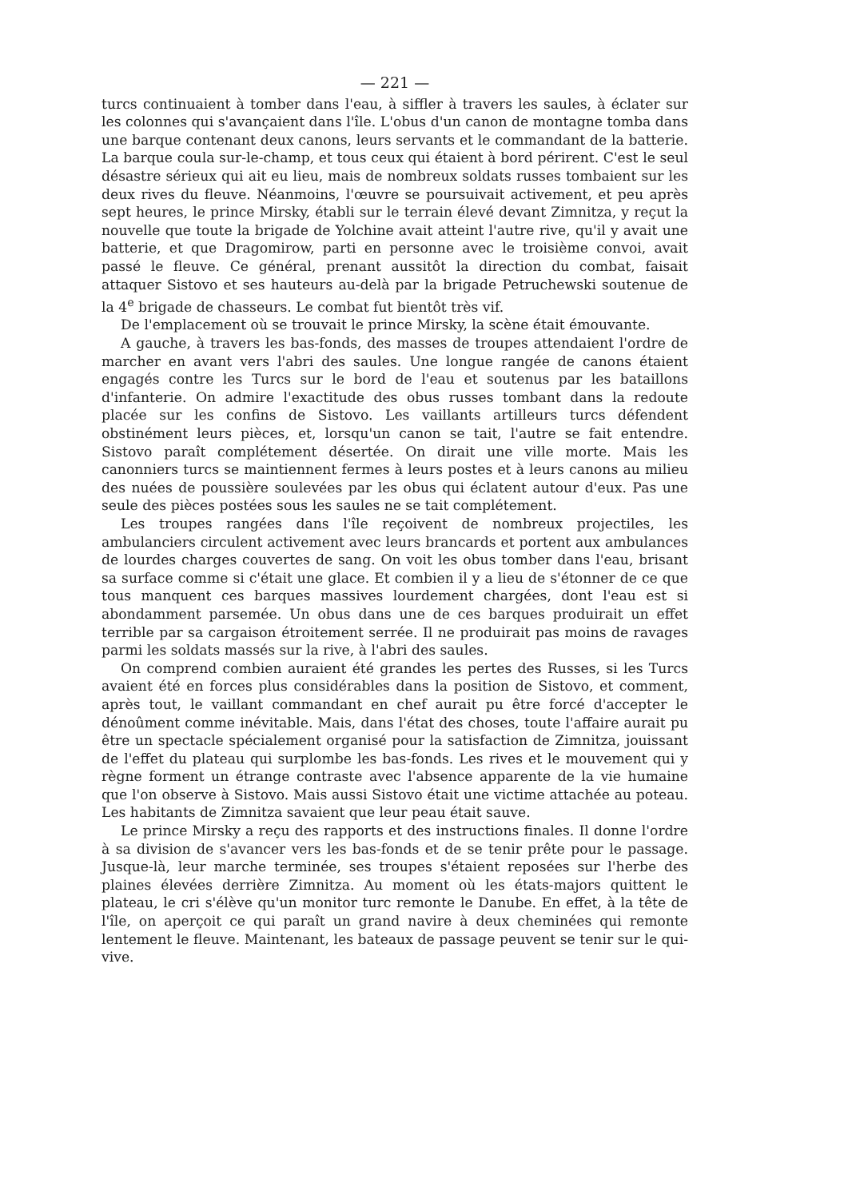— 221 —
turcs continuaient à tomber dans l'eau, à siffler à travers les saules, à éclater sur les colonnes qui s'avançaient dans l'île. L'obus d'un canon de montagne tomba dans une barque contenant deux canons, leurs servants et le commandant de la batterie. La barque coula sur-le-champ, et tous ceux qui étaient à bord périrent. C'est le seul désastre sérieux qui ait eu lieu, mais de nombreux soldats russes tombaient sur les deux rives du fleuve. Néanmoins, l'œuvre se poursuivait activement, et peu après sept heures, le prince Mirsky, établi sur le terrain élevé devant Zimnitza, y reçut la nouvelle que toute la brigade de Yolchine avait atteint l'autre rive, qu'il y avait une batterie, et que Dragomirow, parti en personne avec le troisième convoi, avait passé le fleuve. Ce général, prenant aussitôt la direction du combat, faisait attaquer Sistovo et ses hauteurs au-delà par la brigade Petruchewski soutenue de la 4<sup>e</sup> brigade de chasseurs. Le combat fut bientôt très vif.
De l'emplacement où se trouvait le prince Mirsky, la scène était émouvante.
A gauche, à travers les bas-fonds, des masses de troupes attendaient l'ordre de marcher en avant vers l'abri des saules. Une longue rangée de canons étaient engagés contre les Turcs sur le bord de l'eau et soutenus par les bataillons d'infanterie. On admire l'exactitude des obus russes tombant dans la redoute placée sur les confins de Sistovo. Les vaillants artilleurs turcs défendent obstinément leurs pièces, et, lorsqu'un canon se tait, l'autre se fait entendre. Sistovo paraît complétement désertée. On dirait une ville morte. Mais les canonniers turcs se maintiennent fermes à leurs postes et à leurs canons au milieu des nuées de poussière soulevées par les obus qui éclatent autour d'eux. Pas une seule des pièces postées sous les saules ne se tait complétement.
Les troupes rangées dans l'île reçoivent de nombreux projectiles, les ambulanciers circulent activement avec leurs brancards et portent aux ambulances de lourdes charges couvertes de sang. On voit les obus tomber dans l'eau, brisant sa surface comme si c'était une glace. Et combien il y a lieu de s'étonner de ce que tous manquent ces barques massives lourdement chargées, dont l'eau est si abondamment parsemée. Un obus dans une de ces barques produirait un effet terrible par sa cargaison étroitement serrée. Il ne produirait pas moins de ravages parmi les soldats massés sur la rive, à l'abri des saules.
On comprend combien auraient été grandes les pertes des Russes, si les Turcs avaient été en forces plus considérables dans la position de Sistovo, et comment, après tout, le vaillant commandant en chef aurait pu être forcé d'accepter le dénoûment comme inévitable. Mais, dans l'état des choses, toute l'affaire aurait pu être un spectacle spécialement organisé pour la satisfaction de Zimnitza, jouissant de l'effet du plateau qui surplombe les bas-fonds. Les rives et le mouvement qui y règne forment un étrange contraste avec l'absence apparente de la vie humaine que l'on observe à Sistovo. Mais aussi Sistovo était une victime attachée au poteau. Les habitants de Zimnitza savaient que leur peau était sauve.
Le prince Mirsky a reçu des rapports et des instructions finales. Il donne l'ordre à sa division de s'avancer vers les bas-fonds et de se tenir prête pour le passage. Jusque-là, leur marche terminée, ses troupes s'étaient reposées sur l'herbe des plaines élevées derrière Zimnitza. Au moment où les états-majors quittent le plateau, le cri s'élève qu'un monitor turc remonte le Danube. En effet, à la tête de l'île, on aperçoit ce qui paraît un grand navire à deux cheminées qui remonte lentement le fleuve. Maintenant, les bateaux de passage peuvent se tenir sur le qui-vive.